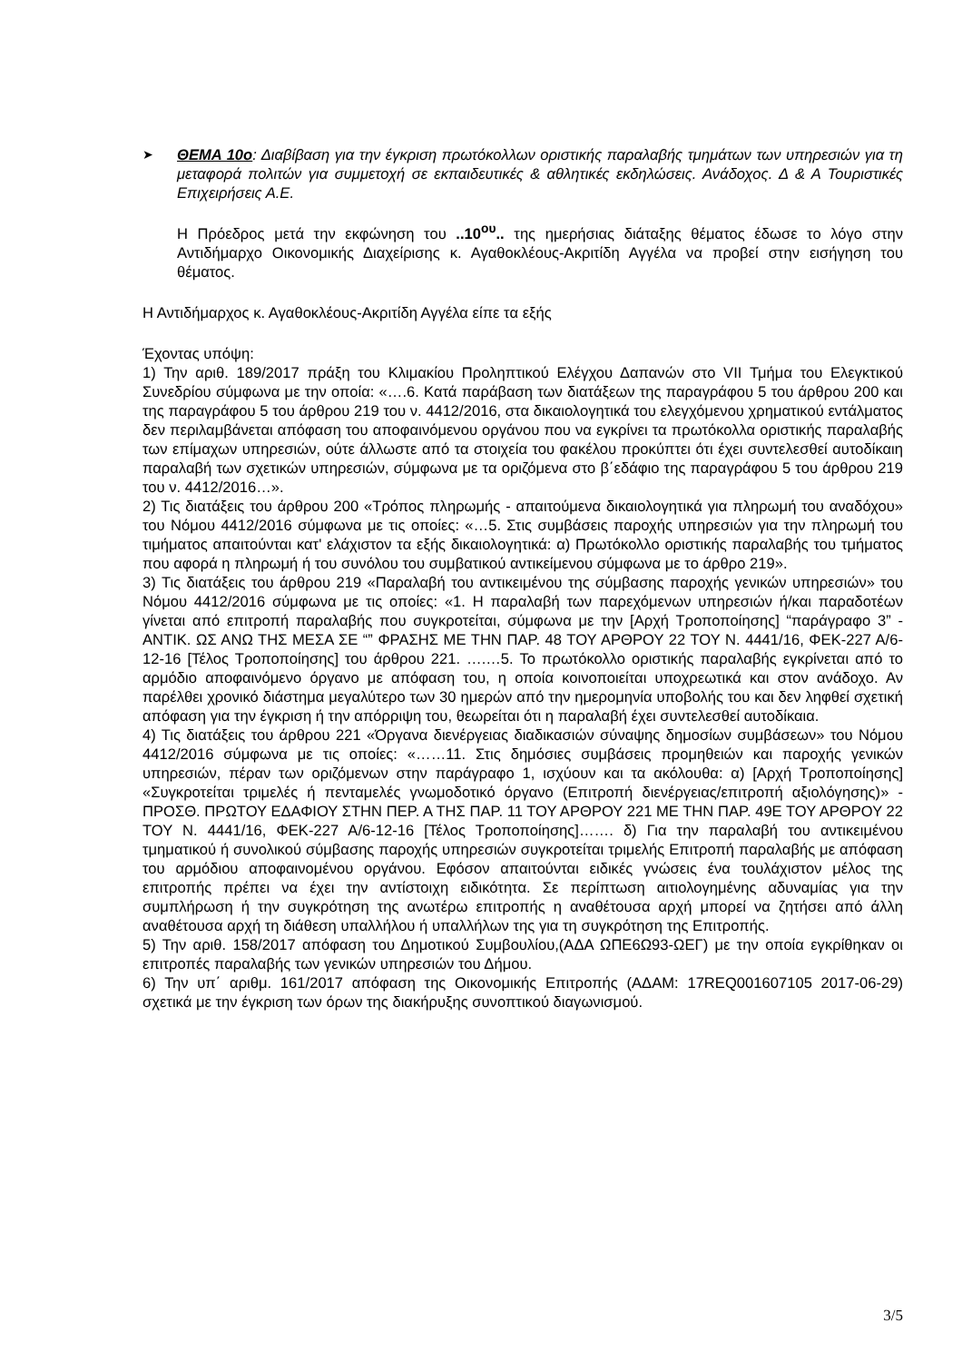➤
ΘΕΜΑ 10ο: Διαβίβαση για την έγκριση πρωτόκολλων οριστικής παραλαβής τμημάτων των υπηρεσιών για τη μεταφορά πολιτών για συμμετοχή σε εκπαιδευτικές & αθλητικές εκδηλώσεις. Ανάδοχος. Δ & Α Τουριστικές Επιχειρήσεις Α.Ε.
Η Πρόεδρος μετά την εκφώνηση του ..10<sup>ου</sup>.. της ημερήσιας διάταξης θέματος έδωσε το λόγο στην Αντιδήμαρχο Οικονομικής Διαχείρισης κ. Αγαθοκλέους-Ακριτίδη Αγγέλα να προβεί στην εισήγηση του θέματος.
Η Αντιδήμαρχος κ. Αγαθοκλέους-Ακριτίδη Αγγέλα είπε τα εξής
Έχοντας υπόψη:
1) Την αριθ. 189/2017 πράξη του Κλιμακίου Προληπτικού Ελέγχου Δαπανών στο VII Τμήμα του Ελεγκτικού Συνεδρίου σύμφωνα με την οποία: «….6. Κατά παράβαση των διατάξεων της παραγράφου 5 του άρθρου 200 και της παραγράφου 5 του άρθρου 219 του ν. 4412/2016, στα δικαιολογητικά του ελεγχόμενου χρηματικού εντάλματος δεν περιλαμβάνεται απόφαση του αποφαινόμενου οργάνου που να εγκρίνει τα πρωτόκολλα οριστικής παραλαβής των επίμαχων υπηρεσιών, ούτε άλλωστε από τα στοιχεία του φακέλου προκύπτει ότι έχει συντελεσθεί αυτοδίκαιη παραλαβή των σχετικών υπηρεσιών, σύμφωνα με τα οριζόμενα στο β΄εδάφιο της παραγράφου 5 του άρθρου 219 του ν. 4412/2016…».
2) Τις διατάξεις του άρθρου 200 «Τρόπος πληρωμής - απαιτούμενα δικαιολογητικά για πληρωμή του αναδόχου» του Νόμου 4412/2016 σύμφωνα με τις οποίες: «…5. Στις συμβάσεις παροχής υπηρεσιών για την πληρωμή του τιμήματος απαιτούνται κατ' ελάχιστον τα εξής δικαιολογητικά: α) Πρωτόκολλο οριστικής παραλαβής του τμήματος που αφορά η πληρωμή ή του συνόλου του συμβατικού αντικείμενου σύμφωνα με το άρθρο 219».
3) Τις διατάξεις του άρθρου 219 «Παραλαβή του αντικειμένου της σύμβασης παροχής γενικών υπηρεσιών» του Νόμου 4412/2016 σύμφωνα με τις οποίες: «1. Η παραλαβή των παρεχόμενων υπηρεσιών ή/και παραδοτέων γίνεται από επιτροπή παραλαβής που συγκροτείται, σύμφωνα με την [Αρχή Τροποποίησης] “παράγραφο 3” - ΑΝΤΙΚ. ΩΣ ΑΝΩ ΤΗΣ ΜΕΣΑ ΣΕ “” ΦΡΑΣΗΣ ΜΕ ΤΗΝ ΠΑΡ. 48 ΤΟΥ ΑΡΘΡΟΥ 22 ΤΟΥ Ν. 4441/16, ΦΕΚ-227 Α/6-12-16 [Τέλος Τροποποίησης] του άρθρου 221. ….…5. Το πρωτόκολλο οριστικής παραλαβής εγκρίνεται από το αρμόδιο αποφαινόμενο όργανο με απόφαση του, η οποία κοινοποιείται υποχρεωτικά και στον ανάδοχο. Αν παρέλθει χρονικό διάστημα μεγαλύτερο των 30 ημερών από την ημερομηνία υποβολής του και δεν ληφθεί σχετική απόφαση για την έγκριση ή την απόρριψη του, θεωρείται ότι η παραλαβή έχει συντελεσθεί αυτοδίκαια.
4) Τις διατάξεις του άρθρου 221 «Όργανα διενέργειας διαδικασιών σύναψης δημοσίων συμβάσεων» του Νόμου 4412/2016 σύμφωνα με τις οποίες: «……11. Στις δημόσιες συμβάσεις προμηθειών και παροχής γενικών υπηρεσιών, πέραν των οριζόμενων στην παράγραφο 1, ισχύουν και τα ακόλουθα: α) [Αρχή Τροποποίησης] «Συγκροτείται τριμελές ή πενταμελές γνωμοδοτικό όργανο (Επιτροπή διενέργειας/επιτροπή αξιολόγησης)» - ΠΡΟΣΘ. ΠΡΩΤΟΥ ΕΔΑΦΙΟΥ ΣΤΗΝ ΠΕΡ. Α ΤΗΣ ΠΑΡ. 11 ΤΟΥ ΑΡΘΡΟΥ 221 ΜΕ ΤΗΝ ΠΑΡ. 49Ε ΤΟΥ ΑΡΘΡΟΥ 22 ΤΟΥ Ν. 4441/16, ΦΕΚ-227 Α/6-12-16 [Τέλος Τροποποίησης]……. δ) Για την παραλαβή του αντικειμένου τμηματικού ή συνολικού σύμβασης παροχής υπηρεσιών συγκροτείται τριμελής Επιτροπή παραλαβής με απόφαση του αρμόδιου αποφαινομένου οργάνου. Εφόσον απαιτούνται ειδικές γνώσεις ένα τουλάχιστον μέλος της επιτροπής πρέπει να έχει την αντίστοιχη ειδικότητα. Σε περίπτωση αιτιολογημένης αδυναμίας για την συμπλήρωση ή την συγκρότηση της ανωτέρω επιτροπής η αναθέτουσα αρχή μπορεί να ζητήσει από άλλη αναθέτουσα αρχή τη διάθεση υπαλλήλου ή υπαλλήλων της για τη συγκρότηση της Επιτροπής.
5) Την αριθ. 158/2017 απόφαση του Δημοτικού Συμβουλίου,(ΑΔΑ ΩΠΕ6Ω93-ΩΕΓ) με την οποία εγκρίθηκαν οι επιτροπές παραλαβής των γενικών υπηρεσιών του Δήμου.
6) Την υπ΄ αριθμ. 161/2017 απόφαση της Οικονομικής Επιτροπής (ΑΔΑΜ: 17REQ001607105 2017-06-29) σχετικά με την έγκριση των όρων της διακήρυξης συνοπτικού διαγωνισμού.
3/5